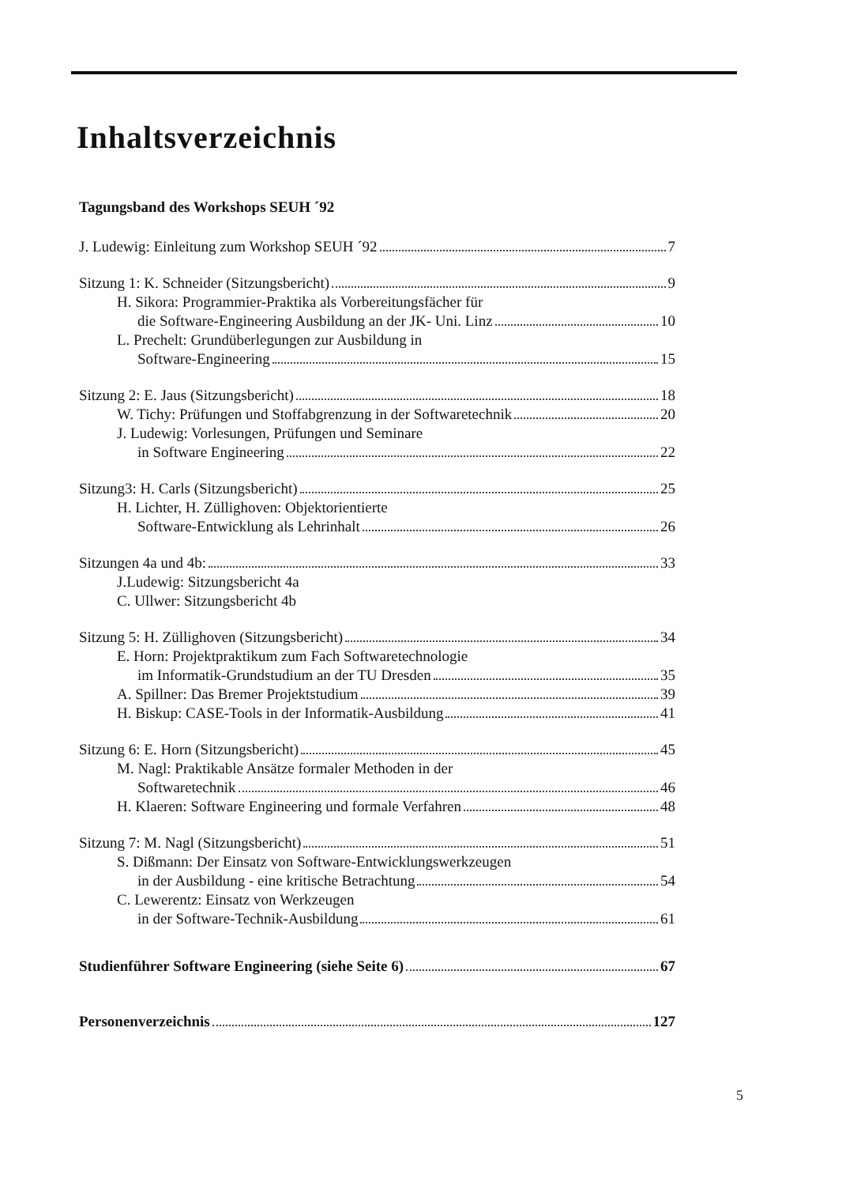Inhaltsverzeichnis
Tagungsband des Workshops SEUH ´92
J. Ludewig: Einleitung zum Workshop SEUH ´92 7
Sitzung 1: K. Schneider (Sitzungsbericht) 9
H. Sikora: Programmier-Praktika als Vorbereitungsfächer für
die Software-Engineering Ausbildung an der JK- Uni. Linz 10
L. Prechelt: Grundüberlegungen zur Ausbildung in
Software-Engineering 15
Sitzung 2: E. Jaus (Sitzungsbericht) 18
W. Tichy: Prüfungen und Stoffabgrenzung in der Softwaretechnik 20
J. Ludewig: Vorlesungen, Prüfungen und Seminare
in Software Engineering 22
Sitzung3: H. Carls (Sitzungsbericht) 25
H. Lichter, H. Züllighoven: Objektorientierte
Software-Entwicklung als Lehrinhalt 26
Sitzungen 4a und 4b: 33
J.Ludewig: Sitzungsbericht 4a
C. Ullwer: Sitzungsbericht 4b
Sitzung 5: H. Züllighoven (Sitzungsbericht) 34
E. Horn: Projektpraktikum zum Fach Softwaretechnologie
im Informatik-Grundstudium an der TU Dresden 35
A. Spillner: Das Bremer Projektstudium 39
H. Biskup: CASE-Tools in der Informatik-Ausbildung 41
Sitzung 6: E. Horn (Sitzungsbericht) 45
M. Nagl: Praktikable Ansätze formaler Methoden in der
Softwaretechnik 46
H. Klaeren: Software Engineering und formale Verfahren 48
Sitzung 7: M. Nagl (Sitzungsbericht) 51
S. Dißmann: Der Einsatz von Software-Entwicklungswerkzeugen
in der Ausbildung - eine kritische Betrachtung 54
C. Lewerentz: Einsatz von Werkzeugen
in der Software-Technik-Ausbildung 61
Studienführer Software Engineering (siehe Seite 6) 67
Personenverzeichnis 127
5